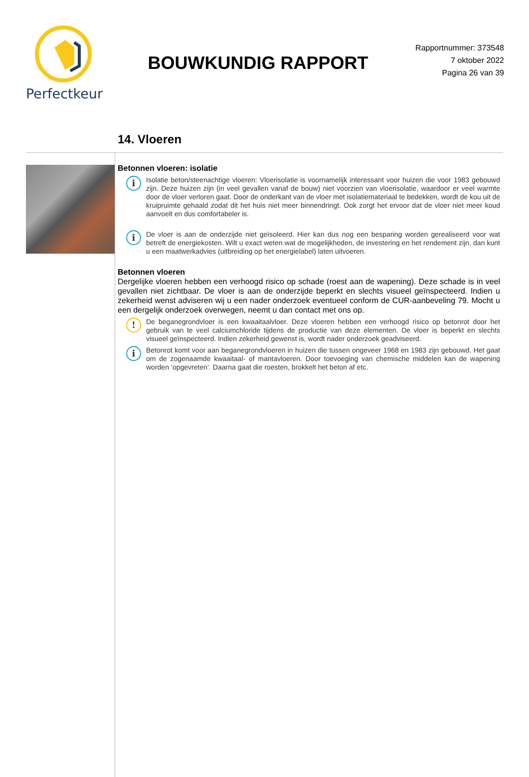Perfectkeur
BOUWKUNDIG RAPPORT
Rapportnummer: 373548
7 oktober 2022
Pagina 26 van 39
14. Vloeren
Betonnen vloeren: isolatie
i
Isolatie beton/steenachtige vloeren: Vloerisolatie is voornamelijk interessant voor huizen die voor 1983 gebouwd zijn. Deze huizen zijn (in veel gevallen vanaf de bouw) niet voorzien van vloerisolatie, waardoor er veel warmte door de vloer verloren gaat. Door de onderkant van de vloer met isolatiemateriaal te bedekken, wordt de kou uit de kruipruimte gehaald zodat dit het huis niet meer binnendringt. Ook zorgt het ervoor dat de vloer niet meer koud aanvoelt en dus comfortabeler is.
i
De vloer is aan de onderzijde niet geïsoleerd. Hier kan dus nog een besparing worden gerealiseerd voor wat betreft de energiekosten. Wilt u exact weten wat de mogelijkheden, de investering en het rendement zijn, dan kunt u een maatwerkadvies (uitbreiding op het energielabel) laten uitvoeren.
Betonnen vloeren
Dergelijke vloeren hebben een verhoogd risico op schade (roest aan de wapening). Deze schade is in veel gevallen niet zichtbaar. De vloer is aan de onderzijde beperkt en slechts visueel geïnspecteerd. Indien u zekerheid wenst adviseren wij u een nader onderzoek eventueel conform de CUR-aanbeveling 79. Mocht u een dergelijk onderzoek overwegen, neemt u dan contact met ons op.
!
De beganegrondvloer is een kwaaitaalvloer. Deze vloeren hebben een verhoogd risico op betonrot door het gebruik van te veel calciumchloride tijdens de productie van deze elementen. De vloer is beperkt en slechts visueel geïnspecteerd. Indien zekerheid gewenst is, wordt nader onderzoek geadviseerd.
i
Betonrot komt voor aan beganegrondvloeren in huizen die tussen ongeveer 1968 en 1983 zijn gebouwd. Het gaat om de zogenaamde kwaaitaal- of mantavloeren. Door toevoeging van chemische middelen kan de wapening worden ‘opgevreten’. Daarna gaat die roesten, brokkelt het beton af etc.